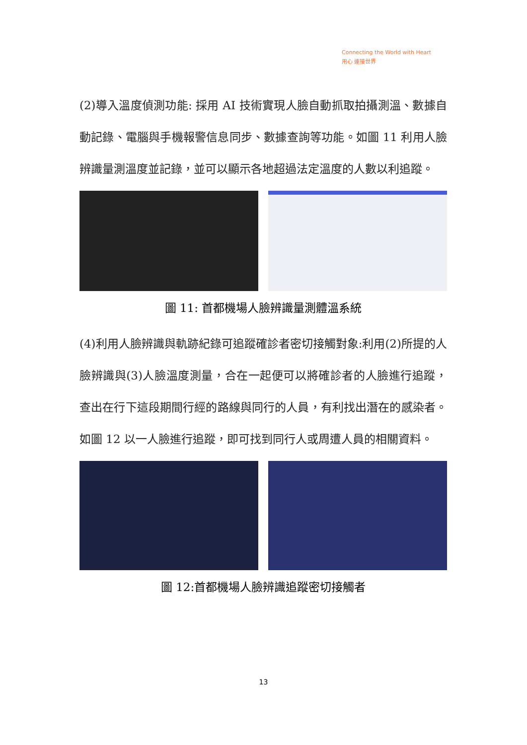Connecting the World with Heart
用心 連接世界
(2)導入溫度偵測功能: 採用 AI 技術實現人臉自動抓取拍攝測溫、數據自動記錄、電腦與手機報警信息同步、數據查詢等功能。如圖 11 利用人臉辨識量測溫度並記錄，並可以顯示各地超過法定溫度的人數以利追蹤。
圖 11: 首都機場人臉辨識量測體溫系統
(4)利用人臉辨識與軌跡紀錄可追蹤確診者密切接觸對象:利用(2)所提的人臉辨識與(3)人臉溫度測量，合在一起便可以將確診者的人臉進行追蹤，查出在行下這段期間行經的路線與同行的人員，有利找出潛在的感染者。如圖 12 以一人臉進行追蹤，即可找到同行人或周遭人員的相關資料。
圖 12:首都機場人臉辨識追蹤密切接觸者
13